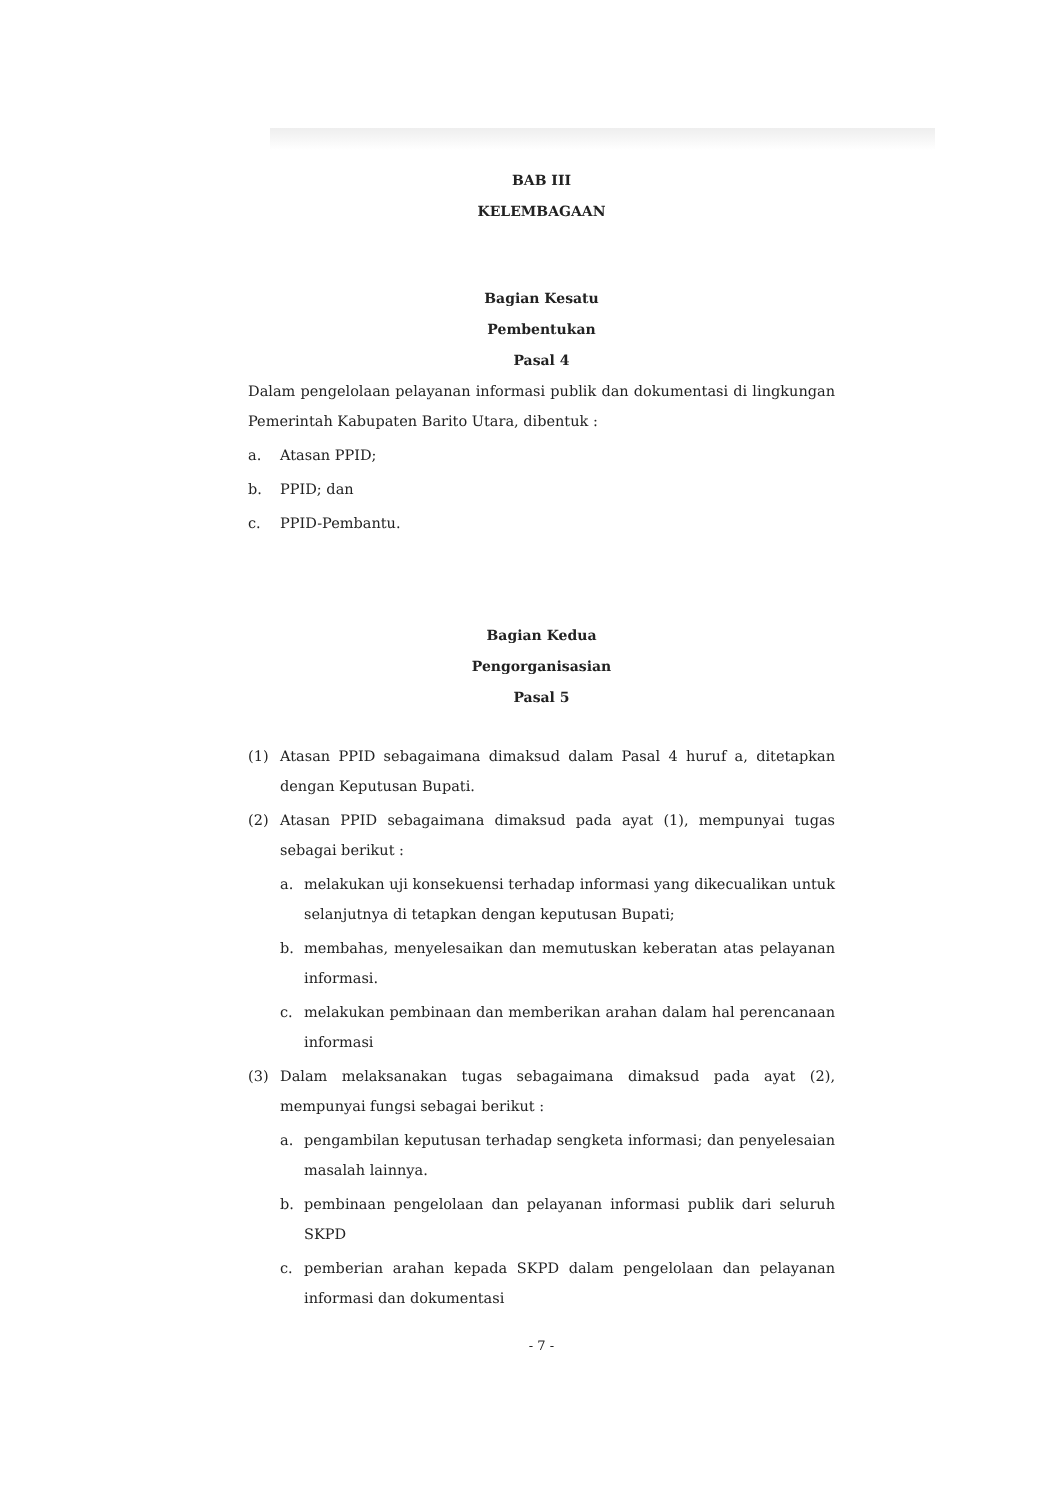BAB III
KELEMBAGAAN
Bagian Kesatu
Pembentukan
Pasal 4
Dalam pengelolaan pelayanan informasi publik dan dokumentasi di lingkungan Pemerintah Kabupaten Barito Utara, dibentuk :
a. Atasan PPID;
b. PPID; dan
c. PPID-Pembantu.
Bagian Kedua
Pengorganisasian
Pasal 5
(1) Atasan PPID sebagaimana dimaksud dalam Pasal 4 huruf a, ditetapkan dengan Keputusan Bupati.
(2) Atasan PPID sebagaimana dimaksud pada ayat (1), mempunyai tugas sebagai berikut :
a. melakukan uji konsekuensi terhadap informasi yang dikecualikan untuk selanjutnya di tetapkan dengan keputusan Bupati;
b. membahas, menyelesaikan dan memutuskan keberatan atas pelayanan informasi.
c. melakukan pembinaan dan memberikan arahan dalam hal perencanaan informasi
(3) Dalam melaksanakan tugas sebagaimana dimaksud pada ayat (2), mempunyai fungsi sebagai berikut :
a. pengambilan keputusan terhadap sengketa informasi; dan penyelesaian masalah lainnya.
b. pembinaan pengelolaan dan pelayanan informasi publik dari seluruh SKPD
c. pemberian arahan kepada SKPD dalam pengelolaan dan pelayanan informasi dan dokumentasi
- 7 -